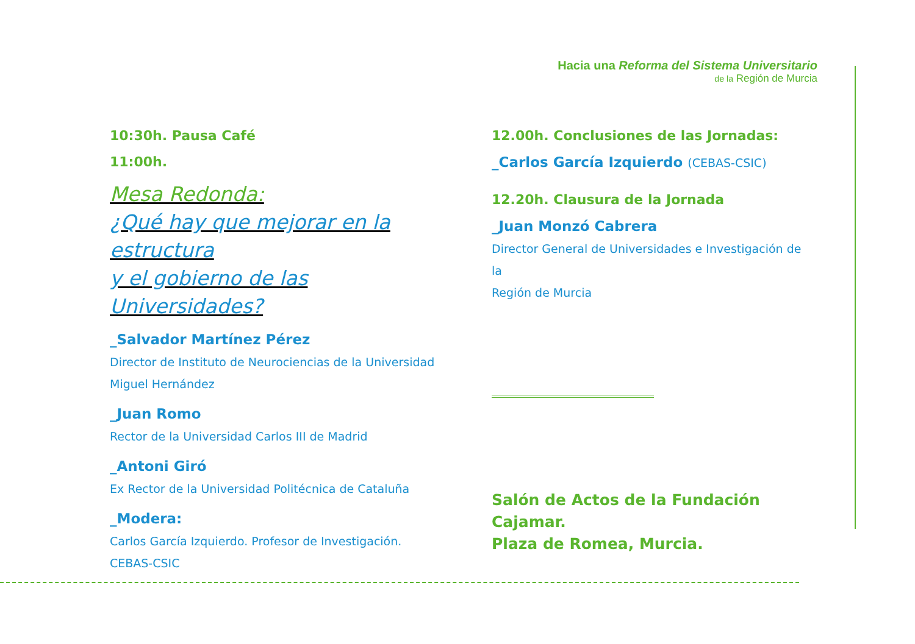Hacia una Reforma del Sistema Universitario
de la Región de Murcia
10:30h. Pausa Café
11:00h.
Mesa Redonda:
¿Qué hay que mejorar en la estructura
y el gobierno de las Universidades?
_Salvador Martínez Pérez
Director de Instituto de Neurociencias de la Universidad
Miguel Hernández
_Juan Romo
Rector de la Universidad Carlos III de Madrid
_Antoni Giró
Ex Rector de la Universidad Politécnica de Cataluña
_Modera:
Carlos García Izquierdo. Profesor de Investigación.
CEBAS-CSIC
12.00h. Conclusiones de las Jornadas:
_Carlos García Izquierdo (CEBAS-CSIC)
12.20h. Clausura de la Jornada
_Juan Monzó Cabrera
Director General de Universidades e Investigación de la
Región de Murcia
Salón de Actos de la Fundación Cajamar.
Plaza de Romea, Murcia.